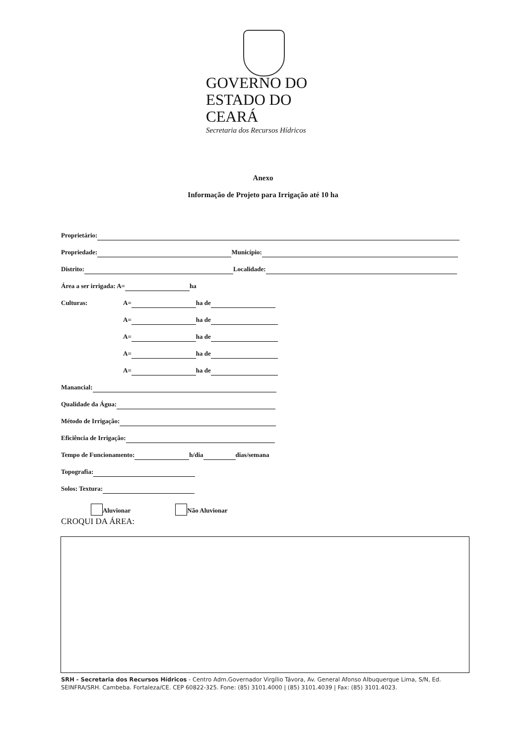GOVERNO DO
ESTADO DO CEARÁ
Secretaria dos Recursos Hídricos
Anexo
Informação de Projeto para Irrigação até 10 ha
Proprietário:
Propriedade: Município:
Distrito: Localidade:
Área a ser irrigada: A= ha
Culturas: A= ha de
A= ha de
A= ha de
A= ha de
A= ha de
Manancial:
Qualidade da Água:
Método de Irrigação:
Eficiência de Irrigação:
Tempo de Funcionamento: h/dia dias/semana
Topografia:
Solos: Textura:
Aluvionar Não Aluvionar
CROQUI DA ÁREA:
SRH - Secretaria dos Recursos Hídricos - Centro Adm.Governador Virgílio Távora, Av. General Afonso Albuquerque Lima, S/N, Ed. SEINFRA/SRH. Cambeba. Fortaleza/CE. CEP 60822-325. Fone: (85) 3101.4000 | (85) 3101.4039 | Fax: (85) 3101.4023.